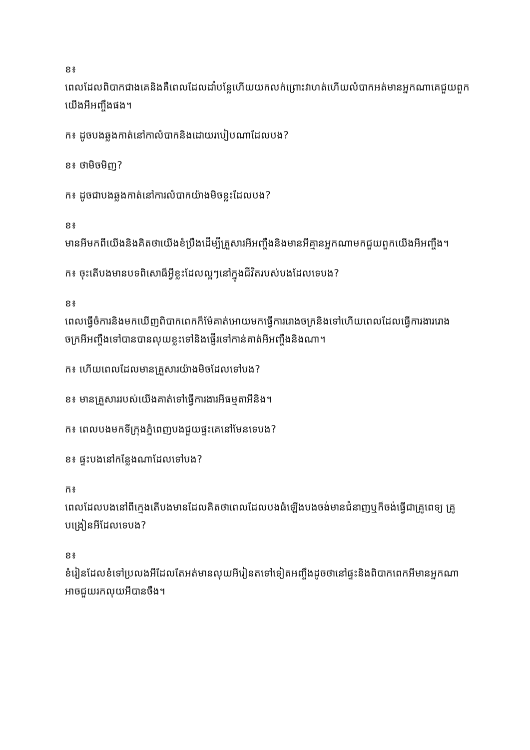ខ៖
ពេលដែលពិបាកជាងគេនិងគឺពេលដែលដាំបន្លែហើយយកលក់ព្រោះវាហត់ហើយលំបាកអត់មានអ្នកណាគេជួយពួកយើងអីអញ្ចឹងផង។
ក៖ ដូចបងឆ្លងកាត់នៅកាលំបាកនិងដោយរបៀបណាដែលបង?
ខ៖ ថាមិចមិញ?
ក៖ ដូចជាបងឆ្លងកាត់នៅការលំបាកយ៉ាងមិចខ្លះដែលបង?
ខ៖
មានអីមកពីយើងនិងគិតថាយើងខំប្រឹងដើម្បីគ្រួសារអីអញ្ចឹងនិងមានអីគ្មានអ្នកណាមកជួយពួកយើងអីអញ្ចឹង។
ក៖ ចុះតើបងមានបទពិសោធ៏អ្វីខ្លះដែលល្អៗនៅក្នុងជីវិតរបស់បងដែលទេបង?
ខ៖
ពេលធ្វើចំការនិងមកឃើញពិបាកពេកក៏ម៉ែគាត់អោយមកធ្វើការរោងចក្រនិងទៅហើយពេលដែលធ្វើការងាររោងចក្រអីអញ្ចឹងទៅបានបានលុយខ្លះទៅនិងផ្ញើរទៅកាន់គាត់អីអញ្ចឹងនិងណា។
ក៖ ហើយពេលដែលមានគ្រួសារយ៉ាងមិចដែលទៅបង?
ខ៖ មានគ្រួសាររបស់យើងគាត់ទៅធ្វើការងារអីធម្មតាអីនិង។
ក៖ ពេលបងមកទីក្រុងភ្នំពេញបងជួយផ្ទះគេនៅមែនទេបង?
ខ៖ ផ្ទះបងនៅកន្លែងណាដែលទៅបង?
ក៖
ពេលដែលបងនៅពីក្មេងតើបងមានដែលគិតថាពេលដែលបងធំឡើងបងចង់មានជំនាញឬក៏ចង់ធ្វើជាគ្រូពេទ្យ គ្រូបង្រៀនអីដែលទេបង?
ខ៖
ខំរៀនដែលខំទៅប្រលងអីដែលតែអត់មានលុយអីរៀនតទៅទៀតអញ្ចឹងដូចថានៅផ្ទះនិងពិបាកពេកអីមានអ្នកណាអាចជួយរកលុយអីបានចឹង។